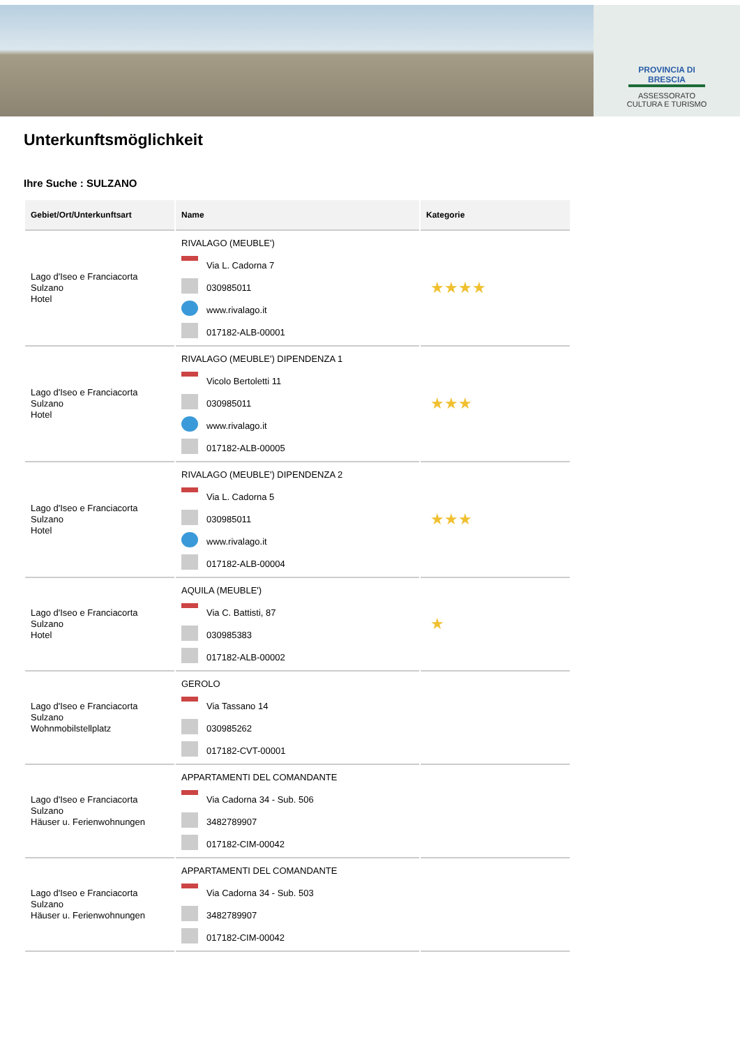PROVINCIA DI BRESCIA
ASSESSORATO
CULTURA E TURISMO
Unterkunftsmöglichkeit
Ihre Suche : SULZANO
| Gebiet/Ort/Unterkunftsart | Name | Kategorie |
| --- | --- | --- |
| Lago d'Iseo e Franciacorta Sulzano Hotel | RIVALAGO (MEUBLE') Via L. Cadorna 7 030985011 www.rivalago.it 017182-ALB-00001 | ★★★★ |
| Lago d'Iseo e Franciacorta Sulzano Hotel | RIVALAGO (MEUBLE') DIPENDENZA 1 Vicolo Bertoletti 11 030985011 www.rivalago.it 017182-ALB-00005 | ★★★ |
| Lago d'Iseo e Franciacorta Sulzano Hotel | RIVALAGO (MEUBLE') DIPENDENZA 2 Via L. Cadorna 5 030985011 www.rivalago.it 017182-ALB-00004 | ★★★ |
| Lago d'Iseo e Franciacorta Sulzano Hotel | AQUILA (MEUBLE') Via C. Battisti, 87 030985383 017182-ALB-00002 | ★ |
| Lago d'Iseo e Franciacorta Sulzano Wohnmobilstellplatz | GEROLO Via Tassano 14 030985262 017182-CVT-00001 | |
| Lago d'Iseo e Franciacorta Sulzano Häuser u. Ferienwohnungen | APPARTAMENTI DEL COMANDANTE Via Cadorna 34 - Sub. 506 3482789907 017182-CIM-00042 | |
| Lago d'Iseo e Franciacorta Sulzano Häuser u. Ferienwohnungen | APPARTAMENTI DEL COMANDANTE Via Cadorna 34 - Sub. 503 3482789907 017182-CIM-00042 | |